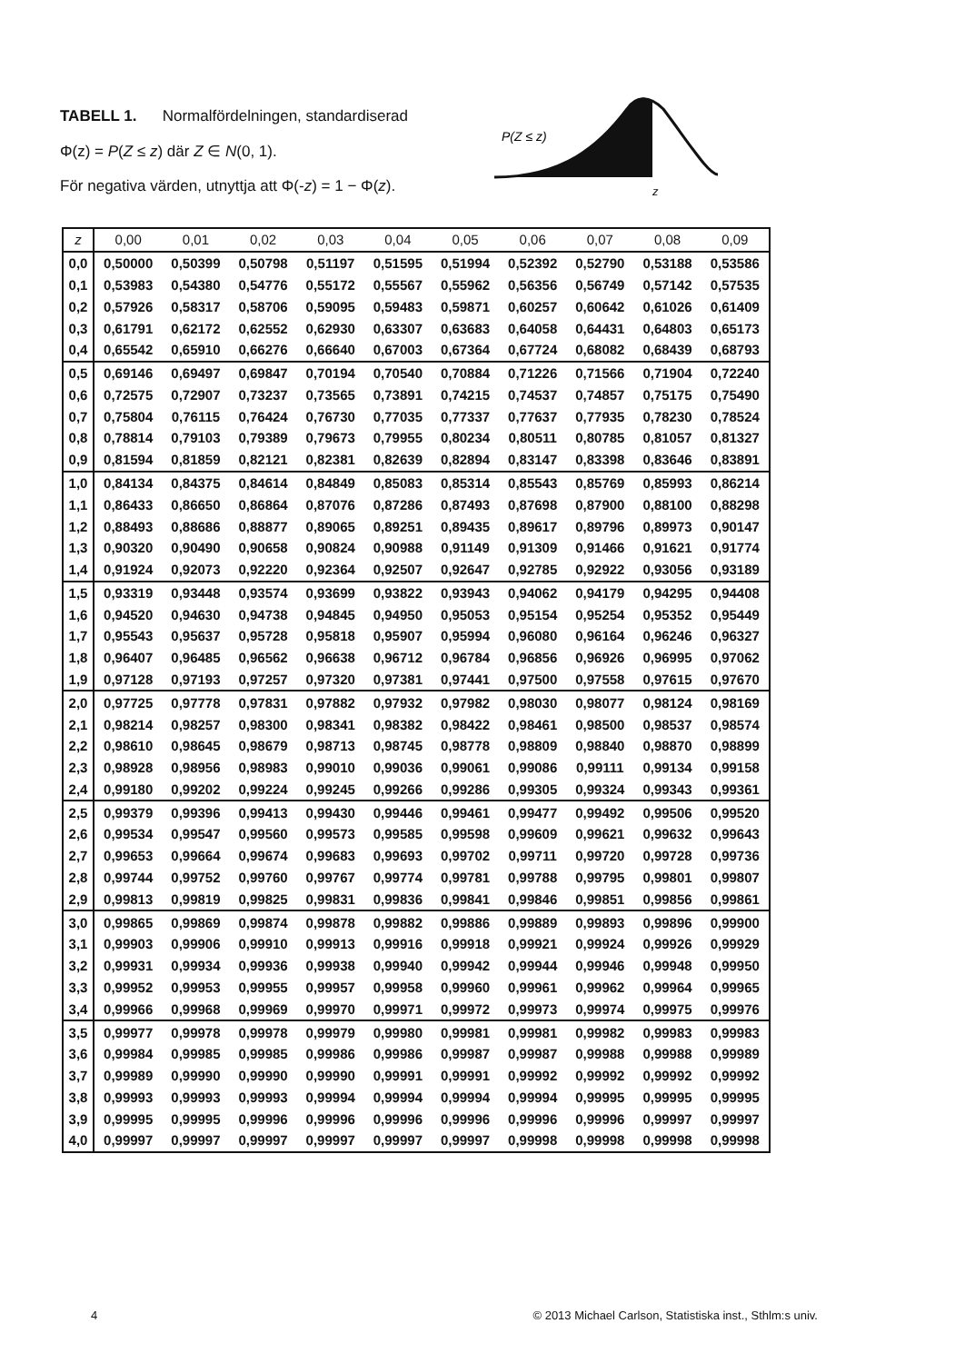TABELL 1. Normalfördelningen, standardiserad
Φ(z) = P(Z ≤ z) där Z ∈ N(0, 1).
För negativa värden, utnyttja att Φ(-z) = 1 − Φ(z).
P(Z ≤ z)
z
| z | 0,00 | 0,01 | 0,02 | 0,03 | 0,04 | 0,05 | 0,06 | 0,07 | 0,08 | 0,09 |
| --- | --- | --- | --- | --- | --- | --- | --- | --- | --- | --- |
| 0,0 | 0,50000 | 0,50399 | 0,50798 | 0,51197 | 0,51595 | 0,51994 | 0,52392 | 0,52790 | 0,53188 | 0,53586 |
| 0,1 | 0,53983 | 0,54380 | 0,54776 | 0,55172 | 0,55567 | 0,55962 | 0,56356 | 0,56749 | 0,57142 | 0,57535 |
| 0,2 | 0,57926 | 0,58317 | 0,58706 | 0,59095 | 0,59483 | 0,59871 | 0,60257 | 0,60642 | 0,61026 | 0,61409 |
| 0,3 | 0,61791 | 0,62172 | 0,62552 | 0,62930 | 0,63307 | 0,63683 | 0,64058 | 0,64431 | 0,64803 | 0,65173 |
| 0,4 | 0,65542 | 0,65910 | 0,66276 | 0,66640 | 0,67003 | 0,67364 | 0,67724 | 0,68082 | 0,68439 | 0,68793 |
| 0,5 | 0,69146 | 0,69497 | 0,69847 | 0,70194 | 0,70540 | 0,70884 | 0,71226 | 0,71566 | 0,71904 | 0,72240 |
| 0,6 | 0,72575 | 0,72907 | 0,73237 | 0,73565 | 0,73891 | 0,74215 | 0,74537 | 0,74857 | 0,75175 | 0,75490 |
| 0,7 | 0,75804 | 0,76115 | 0,76424 | 0,76730 | 0,77035 | 0,77337 | 0,77637 | 0,77935 | 0,78230 | 0,78524 |
| 0,8 | 0,78814 | 0,79103 | 0,79389 | 0,79673 | 0,79955 | 0,80234 | 0,80511 | 0,80785 | 0,81057 | 0,81327 |
| 0,9 | 0,81594 | 0,81859 | 0,82121 | 0,82381 | 0,82639 | 0,82894 | 0,83147 | 0,83398 | 0,83646 | 0,83891 |
| 1,0 | 0,84134 | 0,84375 | 0,84614 | 0,84849 | 0,85083 | 0,85314 | 0,85543 | 0,85769 | 0,85993 | 0,86214 |
| 1,1 | 0,86433 | 0,86650 | 0,86864 | 0,87076 | 0,87286 | 0,87493 | 0,87698 | 0,87900 | 0,88100 | 0,88298 |
| 1,2 | 0,88493 | 0,88686 | 0,88877 | 0,89065 | 0,89251 | 0,89435 | 0,89617 | 0,89796 | 0,89973 | 0,90147 |
| 1,3 | 0,90320 | 0,90490 | 0,90658 | 0,90824 | 0,90988 | 0,91149 | 0,91309 | 0,91466 | 0,91621 | 0,91774 |
| 1,4 | 0,91924 | 0,92073 | 0,92220 | 0,92364 | 0,92507 | 0,92647 | 0,92785 | 0,92922 | 0,93056 | 0,93189 |
| 1,5 | 0,93319 | 0,93448 | 0,93574 | 0,93699 | 0,93822 | 0,93943 | 0,94062 | 0,94179 | 0,94295 | 0,94408 |
| 1,6 | 0,94520 | 0,94630 | 0,94738 | 0,94845 | 0,94950 | 0,95053 | 0,95154 | 0,95254 | 0,95352 | 0,95449 |
| 1,7 | 0,95543 | 0,95637 | 0,95728 | 0,95818 | 0,95907 | 0,95994 | 0,96080 | 0,96164 | 0,96246 | 0,96327 |
| 1,8 | 0,96407 | 0,96485 | 0,96562 | 0,96638 | 0,96712 | 0,96784 | 0,96856 | 0,96926 | 0,96995 | 0,97062 |
| 1,9 | 0,97128 | 0,97193 | 0,97257 | 0,97320 | 0,97381 | 0,97441 | 0,97500 | 0,97558 | 0,97615 | 0,97670 |
| 2,0 | 0,97725 | 0,97778 | 0,97831 | 0,97882 | 0,97932 | 0,97982 | 0,98030 | 0,98077 | 0,98124 | 0,98169 |
| 2,1 | 0,98214 | 0,98257 | 0,98300 | 0,98341 | 0,98382 | 0,98422 | 0,98461 | 0,98500 | 0,98537 | 0,98574 |
| 2,2 | 0,98610 | 0,98645 | 0,98679 | 0,98713 | 0,98745 | 0,98778 | 0,98809 | 0,98840 | 0,98870 | 0,98899 |
| 2,3 | 0,98928 | 0,98956 | 0,98983 | 0,99010 | 0,99036 | 0,99061 | 0,99086 | 0,99111 | 0,99134 | 0,99158 |
| 2,4 | 0,99180 | 0,99202 | 0,99224 | 0,99245 | 0,99266 | 0,99286 | 0,99305 | 0,99324 | 0,99343 | 0,99361 |
| 2,5 | 0,99379 | 0,99396 | 0,99413 | 0,99430 | 0,99446 | 0,99461 | 0,99477 | 0,99492 | 0,99506 | 0,99520 |
| 2,6 | 0,99534 | 0,99547 | 0,99560 | 0,99573 | 0,99585 | 0,99598 | 0,99609 | 0,99621 | 0,99632 | 0,99643 |
| 2,7 | 0,99653 | 0,99664 | 0,99674 | 0,99683 | 0,99693 | 0,99702 | 0,99711 | 0,99720 | 0,99728 | 0,99736 |
| 2,8 | 0,99744 | 0,99752 | 0,99760 | 0,99767 | 0,99774 | 0,99781 | 0,99788 | 0,99795 | 0,99801 | 0,99807 |
| 2,9 | 0,99813 | 0,99819 | 0,99825 | 0,99831 | 0,99836 | 0,99841 | 0,99846 | 0,99851 | 0,99856 | 0,99861 |
| 3,0 | 0,99865 | 0,99869 | 0,99874 | 0,99878 | 0,99882 | 0,99886 | 0,99889 | 0,99893 | 0,99896 | 0,99900 |
| 3,1 | 0,99903 | 0,99906 | 0,99910 | 0,99913 | 0,99916 | 0,99918 | 0,99921 | 0,99924 | 0,99926 | 0,99929 |
| 3,2 | 0,99931 | 0,99934 | 0,99936 | 0,99938 | 0,99940 | 0,99942 | 0,99944 | 0,99946 | 0,99948 | 0,99950 |
| 3,3 | 0,99952 | 0,99953 | 0,99955 | 0,99957 | 0,99958 | 0,99960 | 0,99961 | 0,99962 | 0,99964 | 0,99965 |
| 3,4 | 0,99966 | 0,99968 | 0,99969 | 0,99970 | 0,99971 | 0,99972 | 0,99973 | 0,99974 | 0,99975 | 0,99976 |
| 3,5 | 0,99977 | 0,99978 | 0,99978 | 0,99979 | 0,99980 | 0,99981 | 0,99981 | 0,99982 | 0,99983 | 0,99983 |
| 3,6 | 0,99984 | 0,99985 | 0,99985 | 0,99986 | 0,99986 | 0,99987 | 0,99987 | 0,99988 | 0,99988 | 0,99989 |
| 3,7 | 0,99989 | 0,99990 | 0,99990 | 0,99990 | 0,99991 | 0,99991 | 0,99992 | 0,99992 | 0,99992 | 0,99992 |
| 3,8 | 0,99993 | 0,99993 | 0,99993 | 0,99994 | 0,99994 | 0,99994 | 0,99994 | 0,99995 | 0,99995 | 0,99995 |
| 3,9 | 0,99995 | 0,99995 | 0,99996 | 0,99996 | 0,99996 | 0,99996 | 0,99996 | 0,99996 | 0,99997 | 0,99997 |
| 4,0 | 0,99997 | 0,99997 | 0,99997 | 0,99997 | 0,99997 | 0,99997 | 0,99998 | 0,99998 | 0,99998 | 0,99998 |
4 © 2013 Michael Carlson, Statistiska inst., Sthlm:s univ.